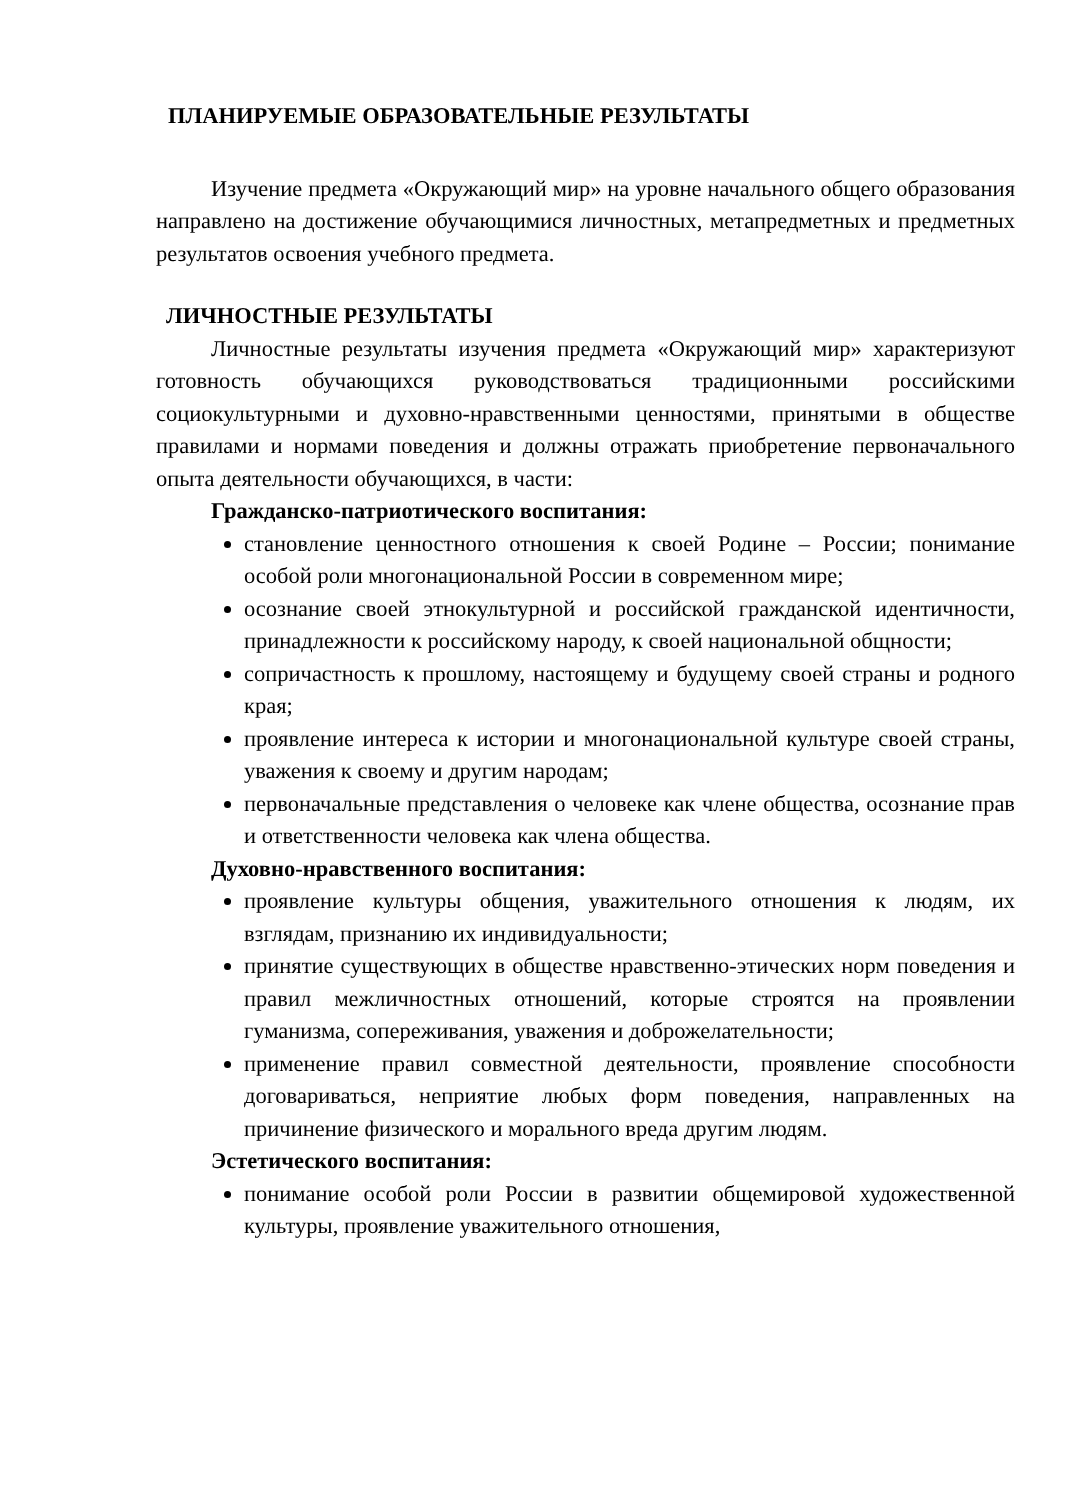ПЛАНИРУЕМЫЕ ОБРАЗОВАТЕЛЬНЫЕ РЕЗУЛЬТАТЫ
Изучение предмета «Окружающий мир» на уровне начального общего образования направлено на достижение обучающимися личностных, метапредметных и предметных результатов освоения учебного предмета.
ЛИЧНОСТНЫЕ РЕЗУЛЬТАТЫ
Личностные результаты изучения предмета «Окружающий мир» характеризуют готовность обучающихся руководствоваться традиционными российскими социокультурными и духовно-нравственными ценностями, принятыми в обществе правилами и нормами поведения и должны отражать приобретение первоначального опыта деятельности обучающихся, в части:
Гражданско-патриотического воспитания:
становление ценностного отношения к своей Родине – России; понимание особой роли многонациональной России в современном мире;
осознание своей этнокультурной и российской гражданской идентичности, принадлежности к российскому народу, к своей национальной общности;
сопричастность к прошлому, настоящему и будущему своей страны и родного края;
проявление интереса к истории и многонациональной культуре своей страны, уважения к своему и другим народам;
первоначальные представления о человеке как члене общества, осознание прав и ответственности человека как члена общества.
Духовно-нравственного воспитания:
проявление культуры общения, уважительного отношения к людям, их взглядам, признанию их индивидуальности;
принятие существующих в обществе нравственно-этических норм поведения и правил межличностных отношений, которые строятся на проявлении гуманизма, сопереживания, уважения и доброжелательности;
применение правил совместной деятельности, проявление способности договариваться, неприятие любых форм поведения, направленных на причинение физического и морального вреда другим людям.
Эстетического воспитания:
понимание особой роли России в развитии общемировой художественной культуры, проявление уважительного отношения,